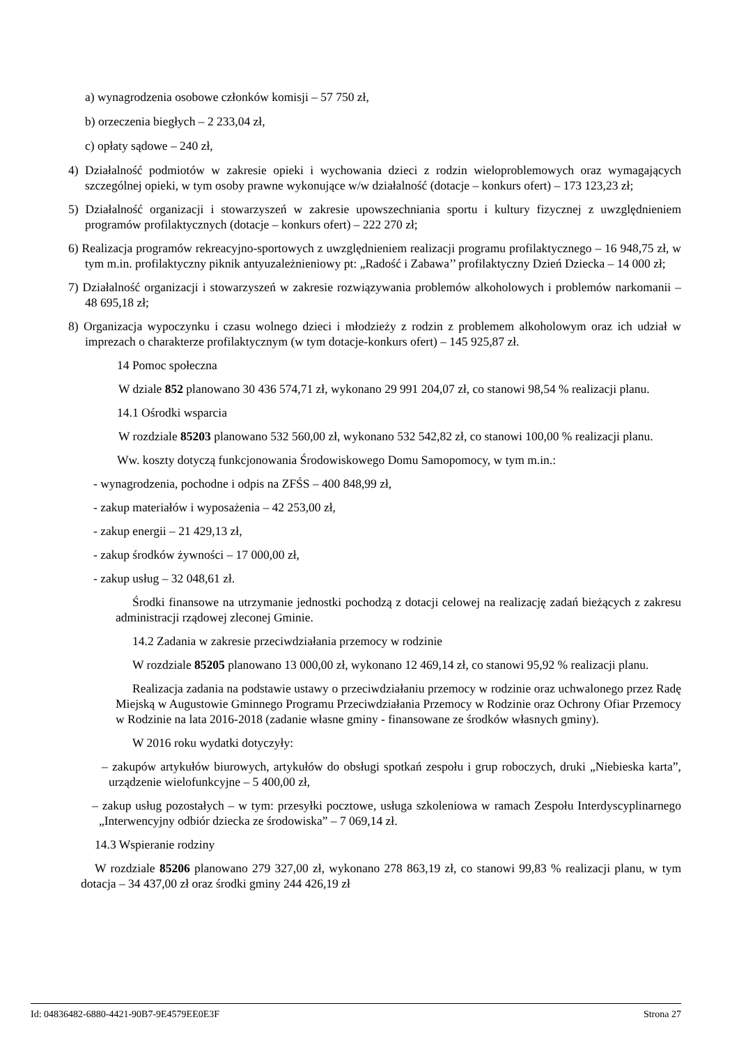a) wynagrodzenia osobowe członków komisji – 57 750 zł,
b) orzeczenia biegłych – 2 233,04 zł,
c) opłaty sądowe – 240 zł,
4) Działalność podmiotów w zakresie opieki i wychowania dzieci z rodzin wieloproblemowych oraz wymagających szczególnej opieki, w tym osoby prawne wykonujące w/w działalność (dotacje – konkurs ofert) – 173 123,23 zł;
5) Działalność organizacji i stowarzyszeń w zakresie upowszechniania sportu i kultury fizycznej z uwzględnieniem programów profilaktycznych (dotacje – konkurs ofert) – 222 270 zł;
6) Realizacja programów rekreacyjno-sportowych z uwzględnieniem realizacji programu profilaktycznego – 16 948,75 zł, w tym m.in. profilaktyczny piknik antyuzależnieniowy pt: „Radość i Zabawa’’ profilaktyczny Dzień Dziecka – 14 000 zł;
7) Działalność organizacji i stowarzyszeń w zakresie rozwiązywania problemów alkoholowych i problemów narkomanii – 48 695,18 zł;
8) Organizacja wypoczynku i czasu wolnego dzieci i młodzieży z rodzin z problemem alkoholowym oraz ich udział w imprezach o charakterze profilaktycznym (w tym dotacje-konkurs ofert) – 145 925,87 zł.
14 Pomoc społeczna
W dziale 852 planowano 30 436 574,71 zł, wykonano 29 991 204,07 zł, co stanowi 98,54 % realizacji planu.
14.1 Ośrodki wsparcia
W rozdziale 85203 planowano 532 560,00 zł, wykonano 532 542,82 zł, co stanowi 100,00 % realizacji planu.
Ww. koszty dotyczą funkcjonowania Środowiskowego Domu Samopomocy, w tym m.in.:
- wynagrodzenia, pochodne i odpis na ZFŚS – 400 848,99 zł,
- zakup materiałów i wyposażenia – 42 253,00 zł,
- zakup energii – 21 429,13 zł,
- zakup środków żywności – 17 000,00 zł,
- zakup usług – 32 048,61 zł.
Środki finansowe na utrzymanie jednostki pochodzą z dotacji celowej na realizację zadań bieżących z zakresu administracji rządowej zleconej Gminie.
14.2 Zadania w zakresie przeciwdziałania przemocy w rodzinie
W rozdziale 85205 planowano 13 000,00 zł, wykonano 12 469,14 zł, co stanowi 95,92 % realizacji planu.
Realizacja zadania na podstawie ustawy o przeciwdziałaniu przemocy w rodzinie oraz uchwalonego przez Radę Miejską w Augustowie Gminnego Programu Przeciwdziałania Przemocy w Rodzinie oraz Ochrony Ofiar Przemocy w Rodzinie na lata 2016-2018 (zadanie własne gminy - finansowane ze środków własnych gminy).
W 2016 roku wydatki dotyczyły:
– zakupów artykułów biurowych, artykułów do obsługi spotkań zespołu i grup roboczych, druki „Niebieska karta”, urządzenie wielofunkcyjne – 5 400,00 zł,
– zakup usług pozostałych – w tym: przesyłki pocztowe, usługa szkoleniowa w ramach Zespołu Interdyscyplinarnego „Interwencyjny odbiór dziecka ze środowiska” – 7 069,14 zł.
14.3 Wspieranie rodziny
W rozdziale 85206 planowano 279 327,00 zł, wykonano 278 863,19 zł, co stanowi 99,83 % realizacji planu, w tym dotacja – 34 437,00 zł oraz środki gminy 244 426,19 zł
Id: 04836482-6880-4421-90B7-9E4579EE0E3F Strona 27